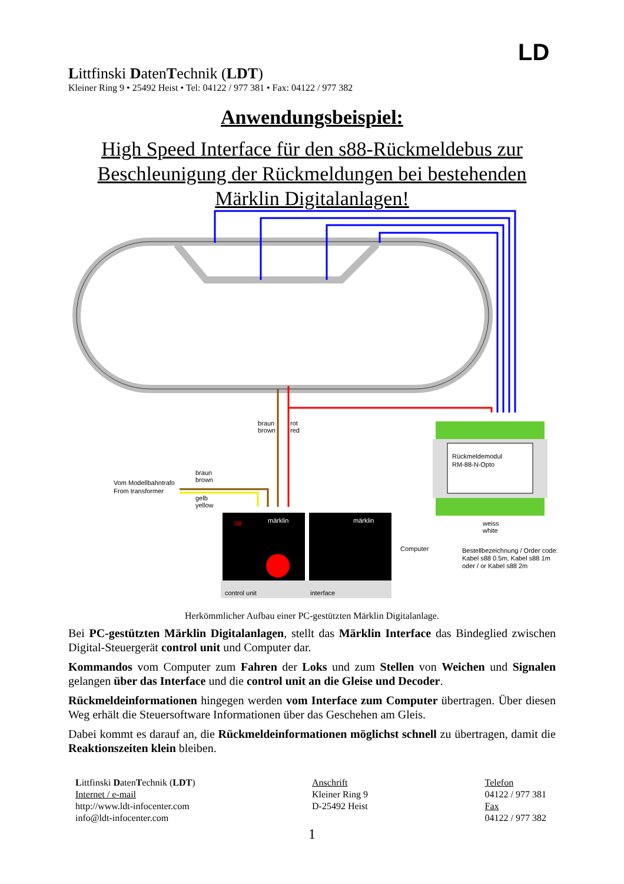Littfinski DatenTechnik (LDT)
Kleiner Ring 9 • 25492 Heist • Tel: 04122 / 977 381 • Fax: 04122 / 977 382
LD
Anwendungsbeispiel:
High Speed Interface für den s88-Rückmeldebus zur
Beschleunigung der Rückmeldungen bei bestehenden
Märklin Digitalanlagen!
braun
brown
rot
red
braun
brown
Vom Modellbahntrafo
From transformer
gelb
yellow
08
märklin
märklin
control unit
interface
Computer
Rückmeldemodul
RM-88-N-Opto
weiss
white
Bestellbezeichnung / Order code:
Kabel s88 0.5m, Kabel s88 1m
oder / or Kabel s88 2m
Herkömmlicher Aufbau einer PC-gestützten Märklin Digitalanlage.
Bei PC-gestützten Märklin Digitalanlagen, stellt das Märklin Interface das Bindeglied zwischen Digital-Steuergerät control unit und Computer dar.
Kommandos vom Computer zum Fahren der Loks und zum Stellen von Weichen und Signalen gelangen über das Interface und die control unit an die Gleise und Decoder.
Rückmeldeinformationen hingegen werden vom Interface zum Computer übertragen. Über diesen Weg erhält die Steuersoftware Informationen über das Geschehen am Gleis.
Dabei kommt es darauf an, die Rückmeldeinformationen möglichst schnell zu übertragen, damit die Reaktionszeiten klein bleiben.
Littfinski DatenTechnik (LDT)
Internet / e-mail
http://www.ldt-infocenter.com
info@ldt-infocenter.com
Anschrift
Kleiner Ring 9
D-25492 Heist
Telefon
04122 / 977 381
Fax
04122 / 977 382
1